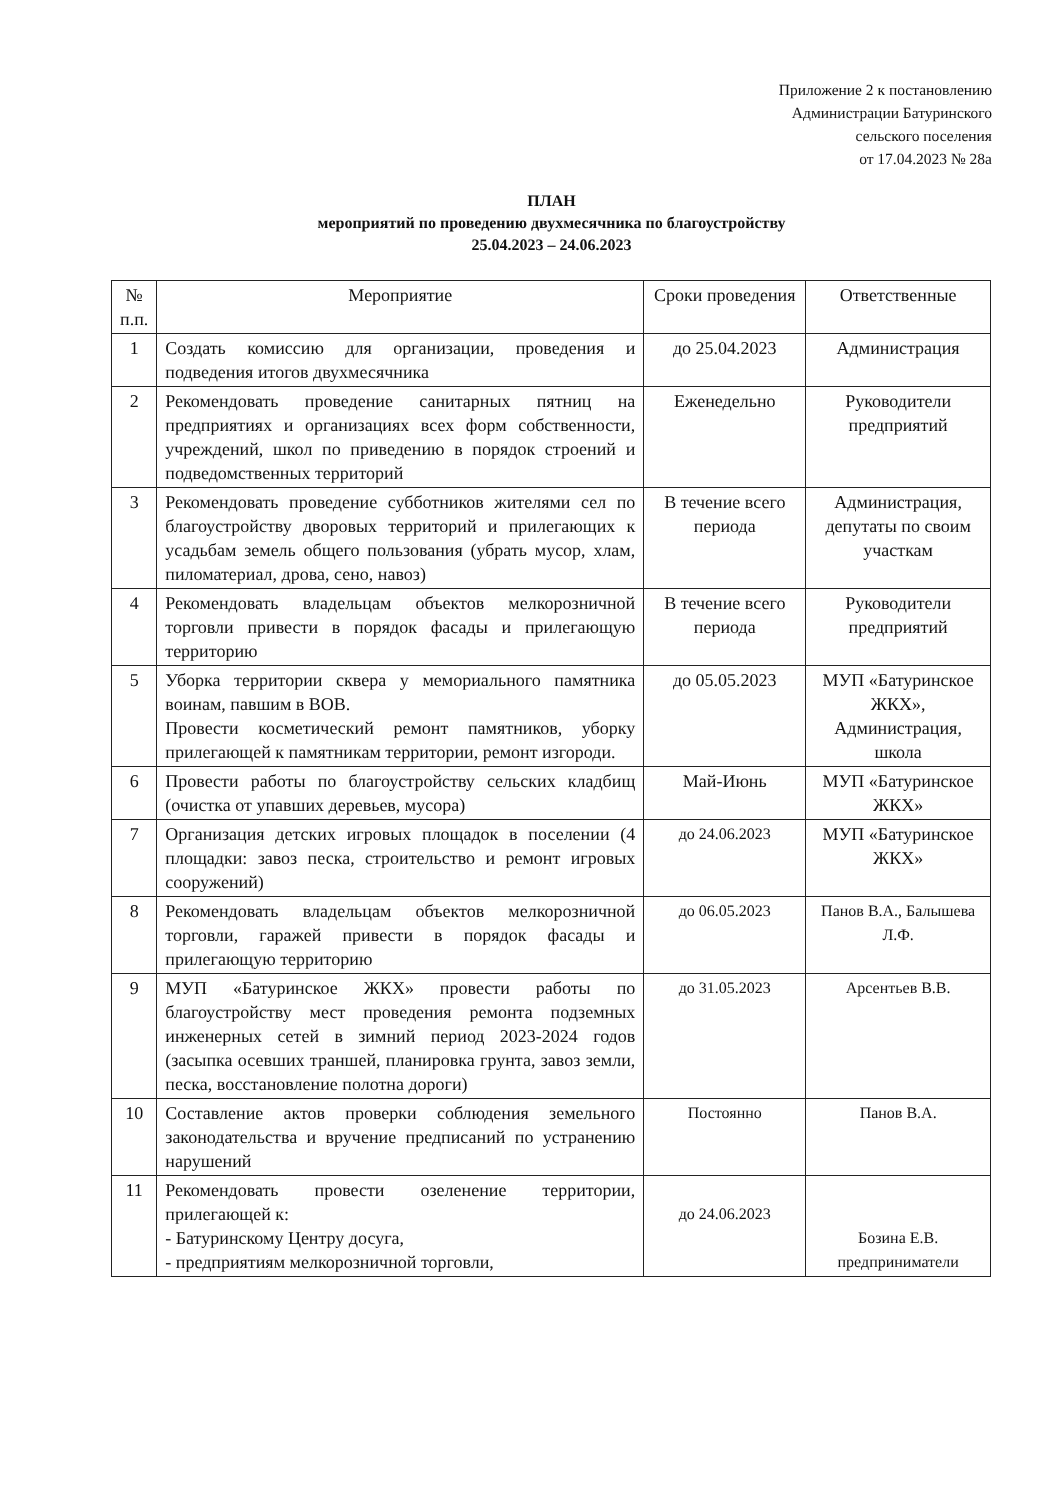Приложение 2 к постановлению
Администрации Батуринского
сельского поселения
от 17.04.2023 № 28а
ПЛАН
мероприятий по проведению двухмесячника по благоустройству
25.04.2023 – 24.06.2023
| № п.п. | Мероприятие | Сроки проведения | Ответственные |
| --- | --- | --- | --- |
| 1 | Создать комиссию для организации, проведения и подведения итогов двухмесячника | до 25.04.2023 | Администрация |
| 2 | Рекомендовать проведение санитарных пятниц на предприятиях и организациях всех форм собственности, учреждений, школ по приведению в порядок строений и подведомственных территорий | Еженедельно | Руководители предприятий |
| 3 | Рекомендовать проведение субботников жителями сел по благоустройству дворовых территорий и прилегающих к усадьбам земель общего пользования (убрать мусор, хлам, пиломатериал, дрова, сено, навоз) | В течение всего периода | Администрация, депутаты по своим участкам |
| 4 | Рекомендовать владельцам объектов мелкорозничной торговли привести в порядок фасады и прилегающую территорию | В течение всего периода | Руководители предприятий |
| 5 | Уборка территории сквера у мемориального памятника воинам, павшим в ВОВ. Провести косметический ремонт памятников, уборку прилегающей к памятникам территории, ремонт изгороди. | до 05.05.2023 | МУП «Батуринское ЖКХ», Администрация, школа |
| 6 | Провести работы по благоустройству сельских кладбищ (очистка от упавших деревьев, мусора) | Май-Июнь | МУП «Батуринское ЖКХ» |
| 7 | Организация детских игровых площадок в поселении (4 площадки: завоз песка, строительство и ремонт игровых сооружений) | до 24.06.2023 | МУП «Батуринское ЖКХ» |
| 8 | Рекомендовать владельцам объектов мелкорозничной торговли, гаражей привести в порядок фасады и прилегающую территорию | до 06.05.2023 | Панов В.А., Балышева Л.Ф. |
| 9 | МУП «Батуринское ЖКХ» провести работы по благоустройству мест проведения ремонта подземных инженерных сетей в зимний период 2023-2024 годов (засыпка осевших траншей, планировка грунта, завоз земли, песка, восстановление полотна дороги) | до 31.05.2023 | Арсентьев В.В. |
| 10 | Составление актов проверки соблюдения земельного законодательства и вручение предписаний по устранению нарушений | Постоянно | Панов В.А. |
| 11 | Рекомендовать провести озеленение территории, прилегающей к: - Батуринскому Центру досуга, - предприятиям мелкорозничной торговли, | до 24.06.2023 | Бозина Е.В. предприниматели |